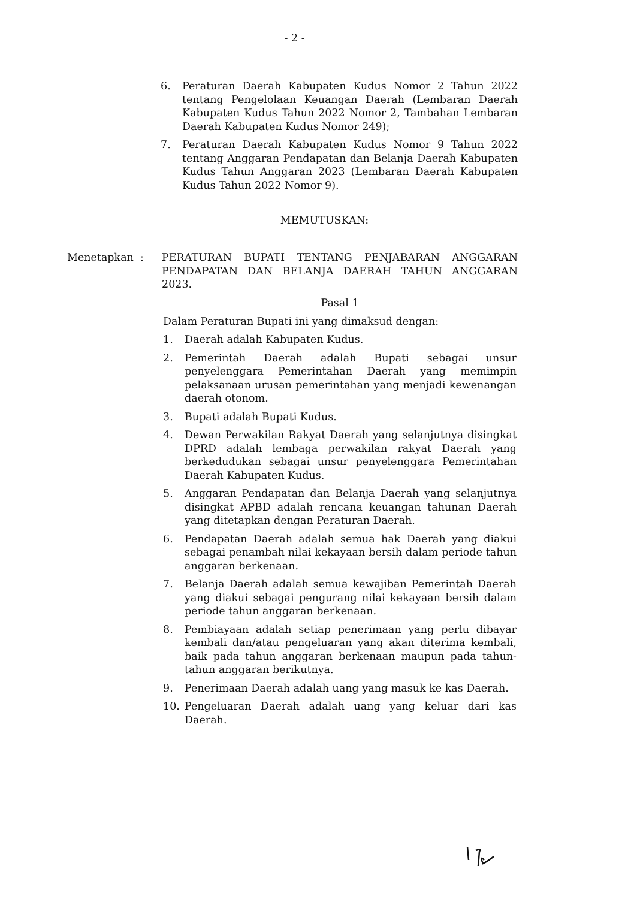- 2 -
6. Peraturan Daerah Kabupaten Kudus Nomor 2 Tahun 2022 tentang Pengelolaan Keuangan Daerah (Lembaran Daerah Kabupaten Kudus Tahun 2022 Nomor 2, Tambahan Lembaran Daerah Kabupaten Kudus Nomor 249);
7. Peraturan Daerah Kabupaten Kudus Nomor 9 Tahun 2022 tentang Anggaran Pendapatan dan Belanja Daerah Kabupaten Kudus Tahun Anggaran 2023 (Lembaran Daerah Kabupaten Kudus Tahun 2022 Nomor 9).
MEMUTUSKAN:
Menetapkan : PERATURAN BUPATI TENTANG PENJABARAN ANGGARAN PENDAPATAN DAN BELANJA DAERAH TAHUN ANGGARAN 2023.
Pasal 1
Dalam Peraturan Bupati ini yang dimaksud dengan:
1. Daerah adalah Kabupaten Kudus.
2. Pemerintah Daerah adalah Bupati sebagai unsur penyelenggara Pemerintahan Daerah yang memimpin pelaksanaan urusan pemerintahan yang menjadi kewenangan daerah otonom.
3. Bupati adalah Bupati Kudus.
4. Dewan Perwakilan Rakyat Daerah yang selanjutnya disingkat DPRD adalah lembaga perwakilan rakyat Daerah yang berkedudukan sebagai unsur penyelenggara Pemerintahan Daerah Kabupaten Kudus.
5. Anggaran Pendapatan dan Belanja Daerah yang selanjutnya disingkat APBD adalah rencana keuangan tahunan Daerah yang ditetapkan dengan Peraturan Daerah.
6. Pendapatan Daerah adalah semua hak Daerah yang diakui sebagai penambah nilai kekayaan bersih dalam periode tahun anggaran berkenaan.
7. Belanja Daerah adalah semua kewajiban Pemerintah Daerah yang diakui sebagai pengurang nilai kekayaan bersih dalam periode tahun anggaran berkenaan.
8. Pembiayaan adalah setiap penerimaan yang perlu dibayar kembali dan/atau pengeluaran yang akan diterima kembali, baik pada tahun anggaran berkenaan maupun pada tahun-tahun anggaran berikutnya.
9. Penerimaan Daerah adalah uang yang masuk ke kas Daerah.
10. Pengeluaran Daerah adalah uang yang keluar dari kas Daerah.